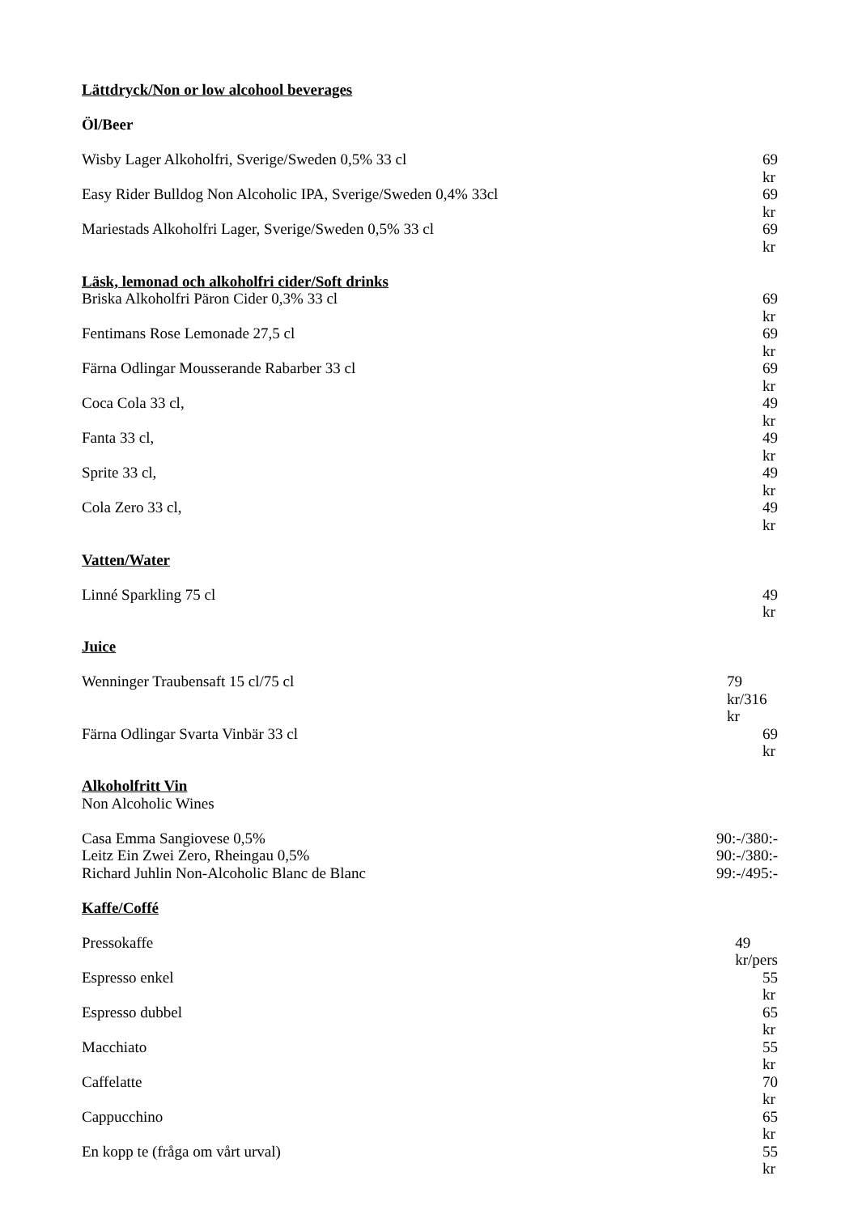Lättdryck/Non or low alcohool beverages
Öl/Beer
Wisby Lager Alkoholfri, Sverige/Sweden 0,5% 33 cl 69 kr
Easy Rider Bulldog Non Alcoholic IPA, Sverige/Sweden 0,4% 33cl 69 kr
Mariestads Alkoholfri Lager, Sverige/Sweden 0,5% 33 cl 69 kr
Läsk, lemonad och alkoholfri cider/Soft drinks
Briska Alkoholfri Päron Cider 0,3% 33 cl 69 kr
Fentimans Rose Lemonade 27,5 cl 69 kr
Färna Odlingar Mousserande Rabarber 33 cl 69 kr
Coca Cola 33 cl, 49 kr
Fanta 33 cl, 49 kr
Sprite 33 cl, 49 kr
Cola Zero 33 cl, 49 kr
Vatten/Water
Linné Sparkling 75 cl 49 kr
Juice
Wenninger Traubensaft 15 cl/75 cl 79 kr/316 kr
Färna Odlingar Svarta Vinbär 33 cl 69 kr
Alkoholfritt Vin
Non Alcoholic Wines
Casa Emma Sangiovese 0,5% 90:-/380:-
Leitz Ein Zwei Zero, Rheingau 0,5% 90:-/380:-
Richard Juhlin Non-Alcoholic Blanc de Blanc 99:-/495:-
Kaffe/Coffé
Pressokaffe 49 kr/pers
Espresso enkel 55 kr
Espresso dubbel 65 kr
Macchiato 55 kr
Caffelatte 70 kr
Cappucchino 65 kr
En kopp te (fråga om vårt urval) 55 kr